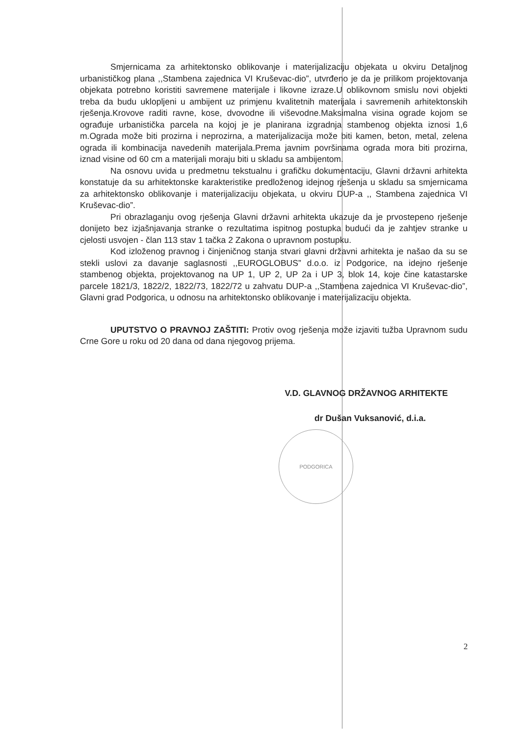Smjernicama za arhitektonsko oblikovanje i materijalizaciju objekata u okviru Detaljnog urbanističkog plana ,,Stambena zajednica VI Kruševac-dio”, utvrđeno je da je prilikom projektovanja objekata potrebno koristiti savremene materijale i likovne izraze.U oblikovnom smislu novi objekti treba da budu uklopljeni u ambijent uz primjenu kvalitetnih materijala i savremenih arhitektonskih rješenja.Krovove raditi ravne, kose, dvovodne ili viševodne.Maksimalna visina ograde kojom se ograđuje urbanistička parcela na kojoj je je planirana izgradnja stambenog objekta iznosi 1,6 m.Ograda može biti prozirna i neprozirna, a materijalizacija može biti kamen, beton, metal, zelena ograda ili kombinacija navedenih materijala.Prema javnim površinama ograda mora biti prozirna, iznad visine od 60 cm a materijali moraju biti u skladu sa ambijentom.
Na osnovu uvida u predmetnu tekstualnu i grafičku dokumentaciju, Glavni državni arhitekta konstatuje da su arhitektonske karakteristike predloženog idejnog rješenja u skladu sa smjernicama za arhitektonsko oblikovanje i materijalizaciju objekata, u okviru DUP-a ,, Stambena zajednica VI Kruševac-dio”.
Pri obrazlaganju ovog rješenja Glavni državni arhitekta ukazuje da je prvostepeno rješenje donijeto bez izjašnjavanja stranke o rezultatima ispitnog postupka budući da je zahtjev stranke u cjelosti usvojen - član 113 stav 1 tačka 2 Zakona o upravnom postupku.
Kod izloženog pravnog i činjeničnog stanja stvari glavni državni arhitekta je našao da su se stekli uslovi za davanje saglasnosti ,,EUROGLOBUS” d.o.o. iz Podgorice, na idejno rješenje stambenog objekta, projektovanog na UP 1, UP 2, UP 2a i UP 3, blok 14, koje čine katastarske parcele 1821/3, 1822/2, 1822/73, 1822/72 u zahvatu DUP-a ,,Stambena zajednica VI Kruševac-dio”, Glavni grad Podgorica, u odnosu na arhitektonsko oblikovanje i materijalizaciju objekta.
UPUTSTVO O PRAVNOJ ZAŠTITI: Protiv ovog rješenja može izjaviti tužba Upravnom sudu Crne Gore u roku od 20 dana od dana njegovog prijema.
V.D. GLAVNOG DRŽAVNOG ARHITEKTE
dr Dušan Vuksanović, d.i.a.
PODGORICA
2